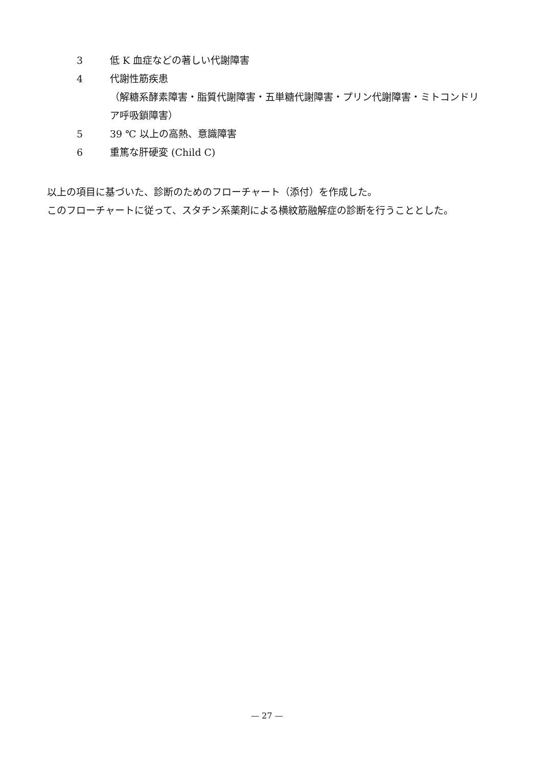3 低 K 血症などの著しい代謝障害
4 代謝性筋疾患
（解糖系酵素障害・脂質代謝障害・五単糖代謝障害・プリン代謝障害・ミトコンドリア呼吸鎖障害）
5 39 ℃ 以上の高熱、意識障害
6 重篤な肝硬変 (Child C)
以上の項目に基づいた、診断のためのフローチャート（添付）を作成した。
このフローチャートに従って、スタチン系薬剤による横紋筋融解症の診断を行うこととした。
— 27 —